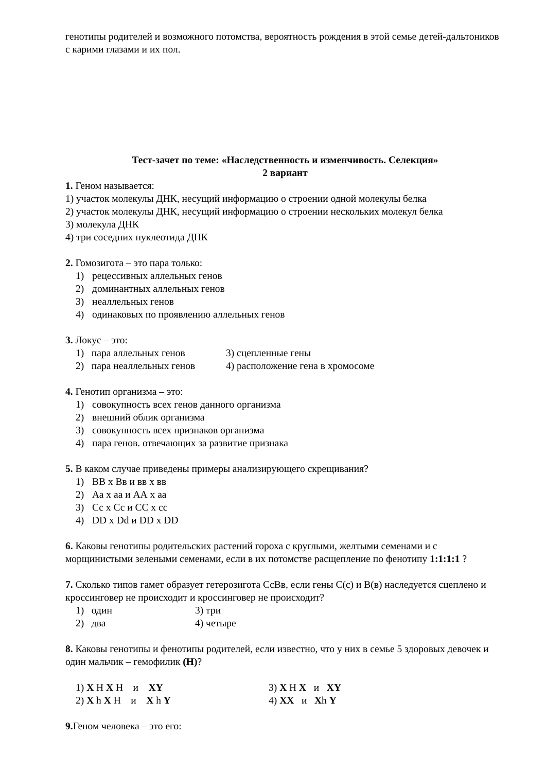генотипы родителей и возможного потомства, вероятность рождения в этой семье детей-дальтоников с карими глазами и их пол.
Тест-зачет по теме: «Наследственность и изменчивость. Селекция»
2 вариант
1. Геном называется:
1) участок молекулы ДНК, несущий информацию о строении одной молекулы белка
2) участок молекулы ДНК, несущий информацию о строении нескольких молекул белка
3) молекула ДНК
4) три соседних нуклеотида ДНК
2. Гомозигота – это пара только:
1) рецессивных аллельных генов
2) доминантных аллельных генов
3) неаллельных генов
4) одинаковых по проявлению аллельных генов
3. Локус – это:
1) пара аллельных генов 3) сцепленные гены
2) пара неаллельных генов 4) расположение гена в хромосоме
4. Генотип организма – это:
1) совокупность всех генов данного организма
2) внешний облик организма
3) совокупность всех признаков организма
4) пара генов. отвечающих за развитие признака
5. В каком случае приведены примеры анализирующего скрещивания?
1) ВВ х Вв и вв х вв
2) Аа х аа и АА х аа
3) Сс х Сс и СС х сс
4) DD x Dd и DD x DD
6. Каковы генотипы родительских растений гороха с круглыми, желтыми семенами и с морщинистыми зелеными семенами, если в их потомстве расщепление по фенотипу 1:1:1:1 ?
7. Сколько типов гамет образует гетерозигота СсВв, если гены С(с) и В(в) наследуется сцеплено и кроссинговер не происходит и кроссинговер не происходит?
1) один 3) три
2) два 4) четыре
8. Каковы генотипы и фенотипы родителей, если известно, что у них в семье 5 здоровых девочек и один мальчик – гемофилик (Н)?
1) X H X H и XY 3) X H X и XY
2) X h X H и X h Y 4) XX и Xh Y
9. Геном человека – это его: